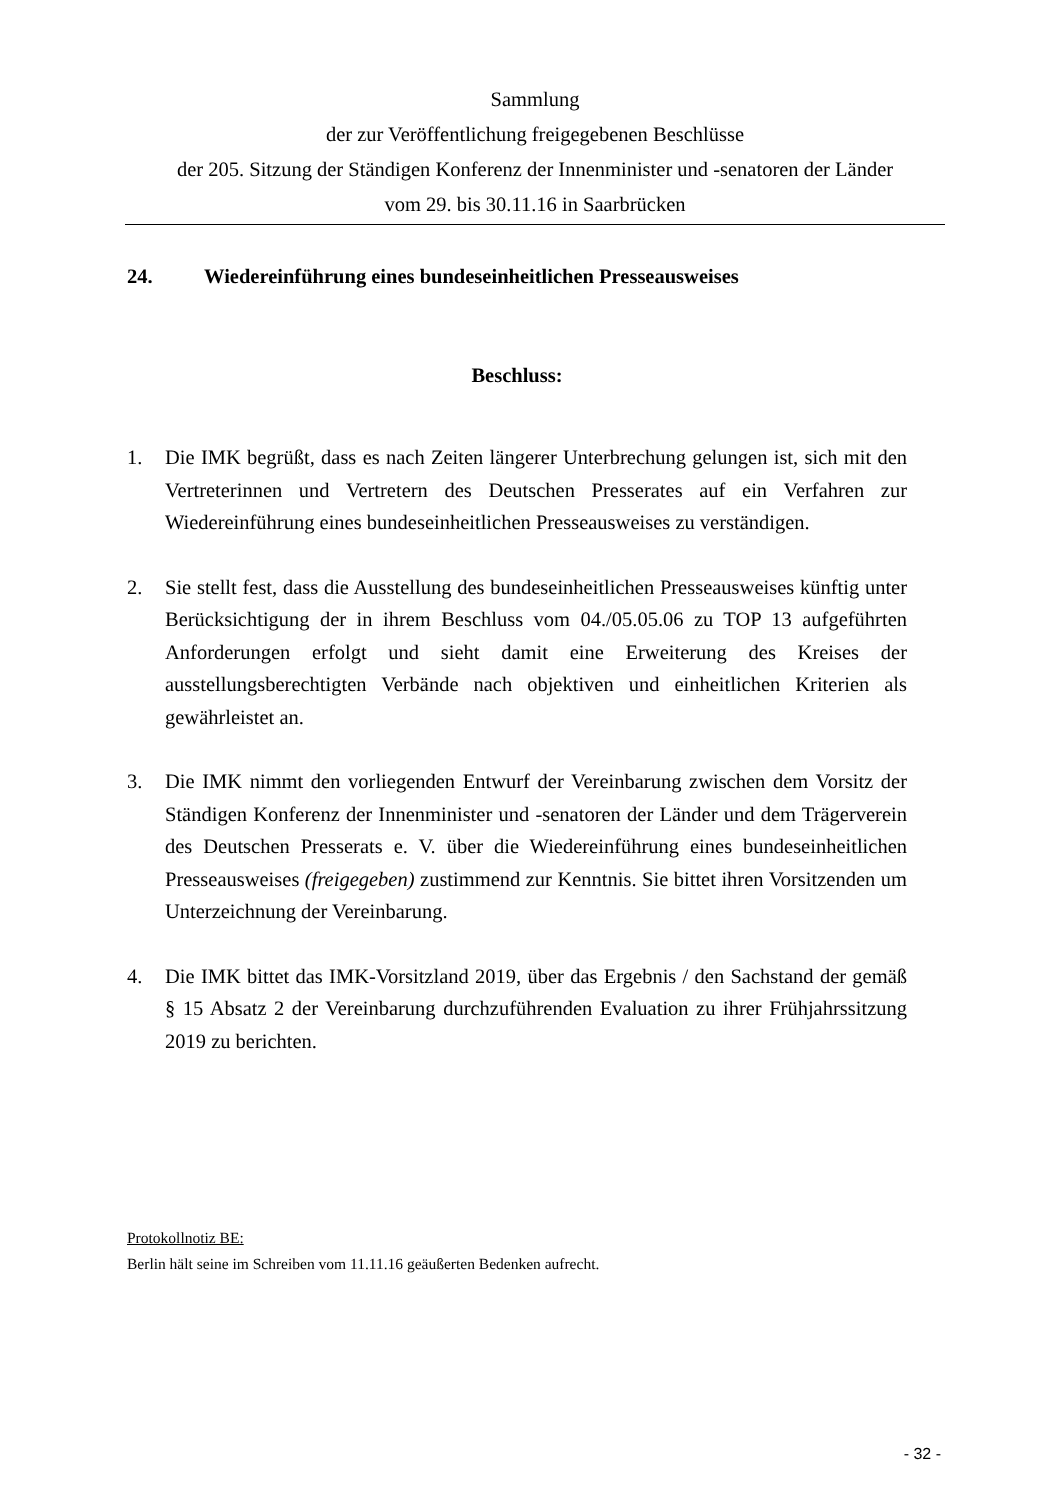Sammlung
der zur Veröffentlichung freigegebenen Beschlüsse
der 205. Sitzung der Ständigen Konferenz der Innenminister und -senatoren der Länder
vom 29. bis 30.11.16 in Saarbrücken
24. Wiedereinführung eines bundeseinheitlichen Presseausweises
Beschluss:
1. Die IMK begrüßt, dass es nach Zeiten längerer Unterbrechung gelungen ist, sich mit den Vertreterinnen und Vertretern des Deutschen Presserates auf ein Verfahren zur Wiedereinführung eines bundeseinheitlichen Presseausweises zu verständigen.
2. Sie stellt fest, dass die Ausstellung des bundeseinheitlichen Presseausweises künftig unter Berücksichtigung der in ihrem Beschluss vom 04./05.05.06 zu TOP 13 aufgeführten Anforderungen erfolgt und sieht damit eine Erweiterung des Kreises der ausstellungsberechtigten Verbände nach objektiven und einheitlichen Kriterien als gewährleistet an.
3. Die IMK nimmt den vorliegenden Entwurf der Vereinbarung zwischen dem Vorsitz der Ständigen Konferenz der Innenminister und -senatoren der Länder und dem Trägerverein des Deutschen Presserats e. V. über die Wiedereinführung eines bundeseinheitlichen Presseausweises (freigegeben) zustimmend zur Kenntnis. Sie bittet ihren Vorsitzenden um Unterzeichnung der Vereinbarung.
4. Die IMK bittet das IMK-Vorsitzland 2019, über das Ergebnis / den Sachstand der gemäß § 15 Absatz 2 der Vereinbarung durchzuführenden Evaluation zu ihrer Frühjahrssitzung 2019 zu berichten.
Protokollnotiz BE:
Berlin hält seine im Schreiben vom 11.11.16 geäußerten Bedenken aufrecht.
- 32 -